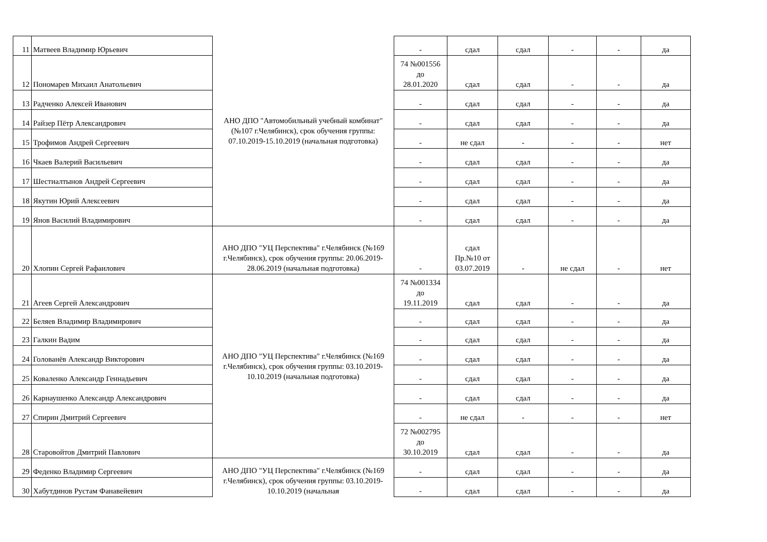| 11 | Матвеев Владимир Юрьевич | АНО ДПО "Автомобильный учебный комбинат" (№107 г.Челябинск), срок обучения группы: 07.10.2019-15.10.2019 (начальная подготовка) | - | сдал | сдал | - | - | да |
| 12 | Пономарев Михаил Анатольевич | | 74 №001556 до 28.01.2020 | сдал | сдал | - | - | да |
| 13 | Радченко Алексей Иванович | | - | сдал | сдал | - | - | да |
| 14 | Райзер Пётр Александрович | | - | сдал | сдал | - | - | да |
| 15 | Трофимов Андрей Сергеевич | | - | не сдал | - | - | - | нет |
| 16 | Чкаев Валерий Васильевич | | - | сдал | сдал | - | - | да |
| 17 | Шестиалтынов Андрей Сергеевич | | - | сдал | сдал | - | - | да |
| 18 | Якутин Юрий Алексеевич | | - | сдал | сдал | - | - | да |
| 19 | Янов Василий Владимирович | | - | сдал | сдал | - | - | да |
| 20 | Хлопин Сергей Рафаилович | АНО ДПО "УЦ Перспектива" г.Челябинск (№169 г.Челябинск), срок обучения группы: 20.06.2019-28.06.2019 (начальная подготовка) | - | сдал Пр.№10 от 03.07.2019 | - | не сдал | - | нет |
| 21 | Агеев Сергей Александрович | АНО ДПО "УЦ Перспектива" г.Челябинск (№169 г.Челябинск), срок обучения группы: 03.10.2019-10.10.2019 (начальная подготовка) | 74 №001334 до 19.11.2019 | сдал | сдал | - | - | да |
| 22 | Беляев Владимир Владимирович | | - | сдал | сдал | - | - | да |
| 23 | Галкин Вадим | | - | сдал | сдал | - | - | да |
| 24 | Голованёв Александр Викторович | | - | сдал | сдал | - | - | да |
| 25 | Коваленко Александр Геннадьевич | | - | сдал | сдал | - | - | да |
| 26 | Карнаушенко Александр Александрович | | - | сдал | сдал | - | - | да |
| 27 | Спирин Дмитрий Сергеевич | | - | не сдал | - | - | - | нет |
| 28 | Старовойтов Дмитрий Павлович | | 72 №002795 до 30.10.2019 | сдал | сдал | - | - | да |
| 29 | Феденко Владимир Сергеевич | АНО ДПО "УЦ Перспектива" г.Челябинск (№169 г.Челябинск), срок обучения группы: 03.10.2019-10.10.2019 (начальная | - | сдал | сдал | - | - | да |
| 30 | Хабутдинов Рустам Фанавейевич | | - | сдал | сдал | - | - | да |